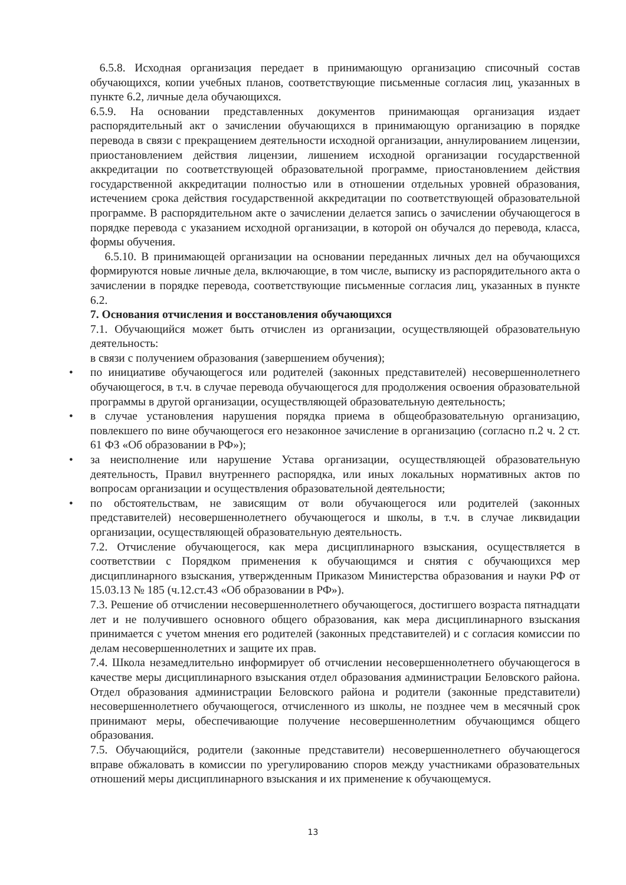6.5.8. Исходная организация передает в принимающую организацию списочный состав обучающихся, копии учебных планов, соответствующие письменные согласия лиц, указанных в пункте 6.2, личные дела обучающихся.
6.5.9. На основании представленных документов принимающая организация издает распорядительный акт о зачислении обучающихся в принимающую организацию в порядке перевода в связи с прекращением деятельности исходной организации, аннулированием лицензии, приостановлением действия лицензии, лишением исходной организации государственной аккредитации по соответствующей образовательной программе, приостановлением действия государственной аккредитации полностью или в отношении отдельных уровней образования, истечением срока действия государственной аккредитации по соответствующей образовательной программе. В распорядительном акте о зачислении делается запись о зачислении обучающегося в порядке перевода с указанием исходной организации, в которой он обучался до перевода, класса, формы обучения.
6.5.10. В принимающей организации на основании переданных личных дел на обучающихся формируются новые личные дела, включающие, в том числе, выписку из распорядительного акта о зачислении в порядке перевода, соответствующие письменные согласия лиц, указанных в пункте 6.2.
7. Основания отчисления и восстановления обучающихся
7.1. Обучающийся может быть отчислен из организации, осуществляющей образовательную деятельность:
в связи с получением образования (завершением обучения);
• по инициативе обучающегося или родителей (законных представителей) несовершеннолетнего обучающегося, в т.ч. в случае перевода обучающегося для продолжения освоения образовательной программы в другой организации, осуществляющей образовательную деятельность;
• в случае установления нарушения порядка приема в общеобразовательную организацию, повлекшего по вине обучающегося его незаконное зачисление в организацию (согласно п.2 ч. 2 ст. 61 ФЗ «Об образовании в РФ»);
• за неисполнение или нарушение Устава организации, осуществляющей образовательную деятельность, Правил внутреннего распорядка, или иных локальных нормативных актов по вопросам организации и осуществления образовательной деятельности;
• по обстоятельствам, не зависящим от воли обучающегося или родителей (законных представителей) несовершеннолетнего обучающегося и школы, в т.ч. в случае ликвидации организации, осуществляющей образовательную деятельность.
7.2. Отчисление обучающегося, как мера дисциплинарного взыскания, осуществляется в соответствии с Порядком применения к обучающимся и снятия с обучающихся мер дисциплинарного взыскания, утвержденным Приказом Министерства образования и науки РФ от 15.03.13 № 185 (ч.12.ст.43 «Об образовании в РФ»).
7.3. Решение об отчислении несовершеннолетнего обучающегося, достигшего возраста пятнадцати лет и не получившего основного общего образования, как мера дисциплинарного взыскания принимается с учетом мнения его родителей (законных представителей) и с согласия комиссии по делам несовершеннолетних и защите их прав.
7.4. Школа незамедлительно информирует об отчислении несовершеннолетнего обучающегося в качестве меры дисциплинарного взыскания отдел образования администрации Беловского района. Отдел образования администрации Беловского района и родители (законные представители) несовершеннолетнего обучающегося, отчисленного из школы, не позднее чем в месячный срок принимают меры, обеспечивающие получение несовершеннолетним обучающимся общего образования.
7.5. Обучающийся, родители (законные представители) несовершеннолетнего обучающегося вправе обжаловать в комиссии по урегулированию споров между участниками образовательных отношений меры дисциплинарного взыскания и их применение к обучающемуся.
13